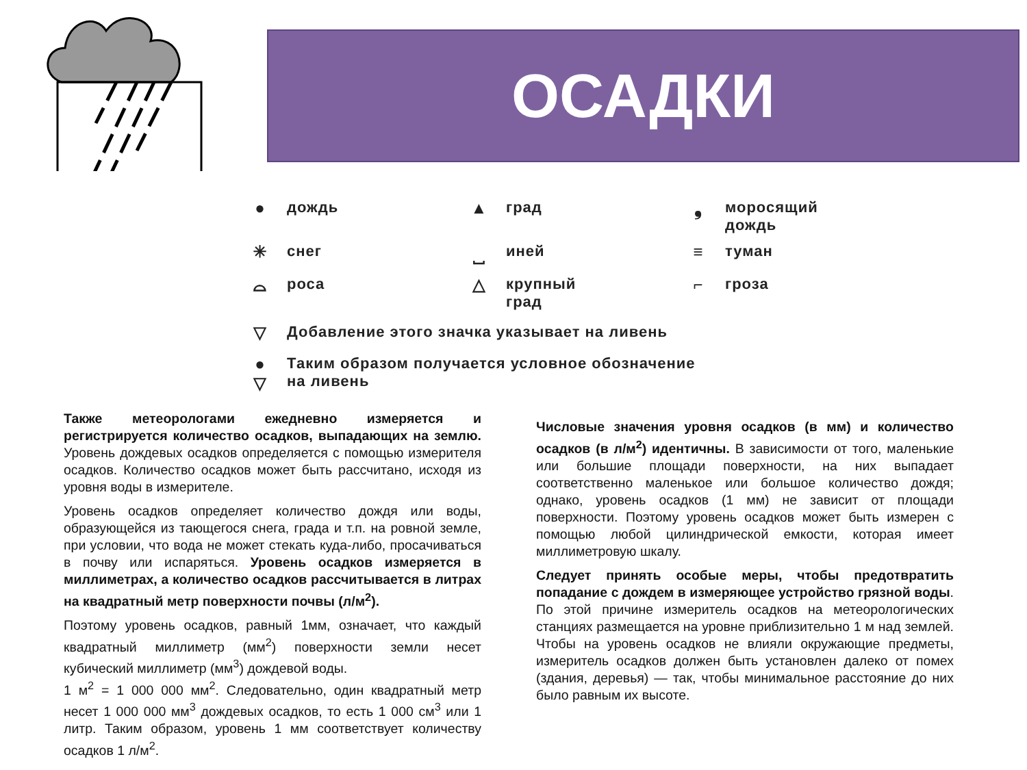ОСАДКИ
● дождь
▲ град
❟ моросящий
дождь
✳ снег
⎵ иней
≡ туман
⌓ роса
△ крупный
град
⌐ гроза
▽ Добавление этого значка указывает на ливень
●
▽ Таким образом получается условное обозначение
на ливень
Также метеорологами ежедневно измеряется и регистрируется количество осадков, выпадающих на землю. Уровень дождевых осадков определяется с помощью измерителя осадков. Количество осадков может быть рассчитано, исходя из уровня воды в измерителе.
Уровень осадков определяет количество дождя или воды, образующейся из тающегося снега, града и т.п. на ровной земле, при условии, что вода не может стекать куда-либо, просачиваться в почву или испаряться. Уровень осадков измеряется в миллиметрах, а количество осадков рассчитывается в литрах на квадратный метр поверхности почвы (л/м<sup>2</sup>).
Поэтому уровень осадков, равный 1мм, означает, что каждый квадратный миллиметр (мм<sup>2</sup>) поверхности земли несет кубический миллиметр (мм<sup>3</sup>) дождевой воды.
1 м<sup>2</sup> = 1 000 000 мм<sup>2</sup>. Следовательно, один квадратный метр несет 1 000 000 мм<sup>3</sup> дождевых осадков, то есть 1 000 см<sup>3</sup> или 1 литр. Таким образом, уровень 1 мм соответствует количеству осадков 1 л/м<sup>2</sup>.
Числовые значения уровня осадков (в мм) и количество осадков (в л/м<sup>2</sup>) идентичны. В зависимости от того, маленькие или большие площади поверхности, на них выпадает соответственно маленькое или большое количество дождя; однако, уровень осадков (1 мм) не зависит от площади поверхности. Поэтому уровень осадков может быть измерен с помощью любой цилиндрической емкости, которая имеет миллиметровую шкалу.
Следует принять особые меры, чтобы предотвратить попадание с дождем в измеряющее устройство грязной воды. По этой причине измеритель осадков на метеорологических станциях размещается на уровне приблизительно 1 м над землей. Чтобы на уровень осадков не влияли окружающие предметы, измеритель осадков должен быть установлен далеко от помех (здания, деревья) — так, чтобы минимальное расстояние до них было равным их высоте.